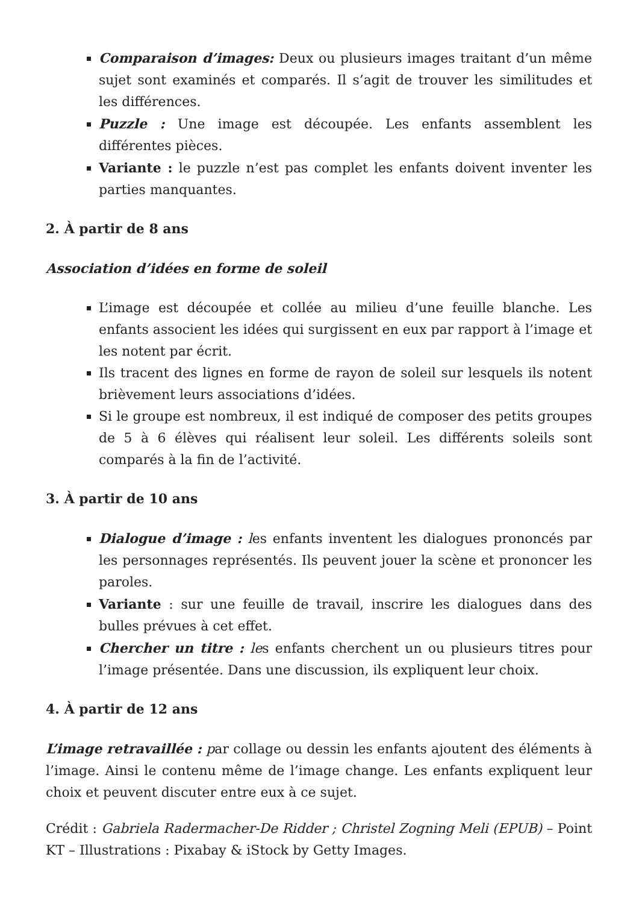Comparaison d’images: Deux ou plusieurs images traitant d’un même sujet sont examinés et comparés. Il s’agit de trouver les similitudes et les différences.
Puzzle : Une image est découpée. Les enfants assemblent les différentes pièces.
Variante : le puzzle n’est pas complet les enfants doivent inventer les parties manquantes.
2. À partir de 8 ans
Association d’idées en forme de soleil
L’image est découpée et collée au milieu d’une feuille blanche. Les enfants associent les idées qui surgissent en eux par rapport à l’image et les notent par écrit.
Ils tracent des lignes en forme de rayon de soleil sur lesquels ils notent brièvement leurs associations d’idées.
Si le groupe est nombreux, il est indiqué de composer des petits groupes de 5 à 6 élèves qui réalisent leur soleil. Les différents soleils sont comparés à la fin de l’activité.
3. À partir de 10 ans
Dialogue d’image : les enfants inventent les dialogues prononcés par les personnages représentés. Ils peuvent jouer la scène et prononcer les paroles.
Variante : sur une feuille de travail, inscrire les dialogues dans des bulles prévues à cet effet.
Chercher un titre : les enfants cherchent un ou plusieurs titres pour l’image présentée. Dans une discussion, ils expliquent leur choix.
4. À partir de 12 ans
L’image retravaillée : par collage ou dessin les enfants ajoutent des éléments à l’image. Ainsi le contenu même de l’image change. Les enfants expliquent leur choix et peuvent discuter entre eux à ce sujet.
Crédit : Gabriela Radermacher-De Ridder ; Christel Zogning Meli (EPUB) – Point KT – Illustrations : Pixabay & iStock by Getty Images.